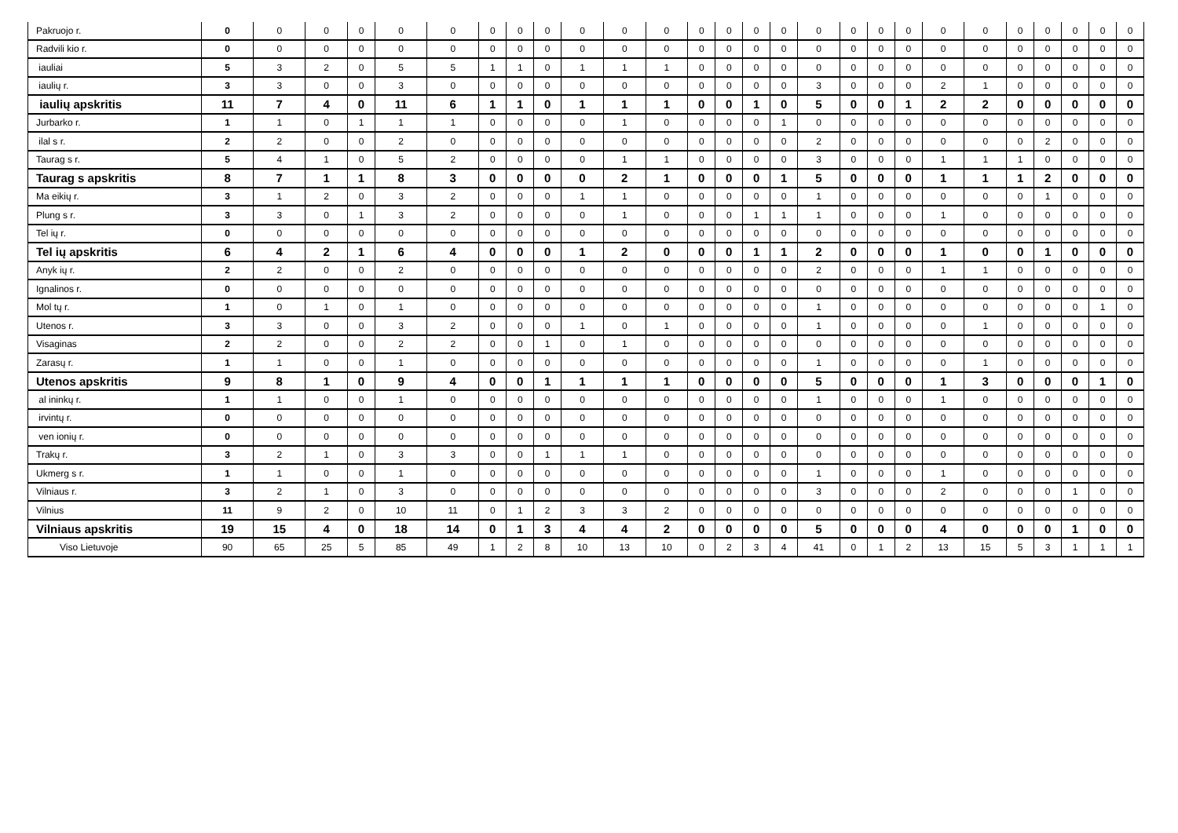| Pakruojo r. | 0 | 0 | 0 | 0 | 0 | 0 | 0 | 0 | 0 | 0 | 0 | 0 | 0 | 0 | 0 | 0 | 0 | 0 | 0 | 0 | 0 | 0 | 0 | 0 | 0 | 0 | 0 |
| Radvili kio r. | 0 | 0 | 0 | 0 | 0 | 0 | 0 | 0 | 0 | 0 | 0 | 0 | 0 | 0 | 0 | 0 | 0 | 0 | 0 | 0 | 0 | 0 | 0 | 0 | 0 | 0 | 0 |
| iauliai | 5 | 3 | 2 | 0 | 5 | 5 | 1 | 1 | 0 | 1 | 1 | 1 | 0 | 0 | 0 | 0 | 0 | 0 | 0 | 0 | 0 | 0 | 0 | 0 | 0 | 0 | 0 |
| iaulių r. | 3 | 3 | 0 | 0 | 3 | 0 | 0 | 0 | 0 | 0 | 0 | 0 | 0 | 0 | 0 | 0 | 3 | 0 | 0 | 0 | 2 | 1 | 0 | 0 | 0 | 0 | 0 |
| iaulių apskritis | 11 | 7 | 4 | 0 | 11 | 6 | 1 | 1 | 0 | 1 | 1 | 1 | 0 | 0 | 1 | 0 | 5 | 0 | 0 | 1 | 2 | 2 | 0 | 0 | 0 | 0 | 0 |
| Jurbarko r. | 1 | 1 | 0 | 1 | 1 | 1 | 0 | 0 | 0 | 0 | 1 | 0 | 0 | 0 | 0 | 1 | 0 | 0 | 0 | 0 | 0 | 0 | 0 | 0 | 0 | 0 | 0 |
| ilal s r. | 2 | 2 | 0 | 0 | 2 | 0 | 0 | 0 | 0 | 0 | 0 | 0 | 0 | 0 | 0 | 0 | 2 | 0 | 0 | 0 | 0 | 0 | 0 | 2 | 0 | 0 | 0 |
| Taurag s r. | 5 | 4 | 1 | 0 | 5 | 2 | 0 | 0 | 0 | 0 | 1 | 1 | 0 | 0 | 0 | 0 | 3 | 0 | 0 | 0 | 1 | 1 | 1 | 0 | 0 | 0 | 0 |
| Taurag s apskritis | 8 | 7 | 1 | 1 | 8 | 3 | 0 | 0 | 0 | 0 | 2 | 1 | 0 | 0 | 0 | 1 | 5 | 0 | 0 | 0 | 1 | 1 | 1 | 2 | 0 | 0 | 0 |
| Ma eikių r. | 3 | 1 | 2 | 0 | 3 | 2 | 0 | 0 | 0 | 1 | 1 | 0 | 0 | 0 | 0 | 0 | 1 | 0 | 0 | 0 | 0 | 0 | 0 | 1 | 0 | 0 | 0 |
| Plung s r. | 3 | 3 | 0 | 1 | 3 | 2 | 0 | 0 | 0 | 0 | 1 | 0 | 0 | 0 | 1 | 1 | 1 | 0 | 0 | 0 | 1 | 0 | 0 | 0 | 0 | 0 | 0 |
| Tel ių r. | 0 | 0 | 0 | 0 | 0 | 0 | 0 | 0 | 0 | 0 | 0 | 0 | 0 | 0 | 0 | 0 | 0 | 0 | 0 | 0 | 0 | 0 | 0 | 0 | 0 | 0 | 0 |
| Tel ių apskritis | 6 | 4 | 2 | 1 | 6 | 4 | 0 | 0 | 0 | 1 | 2 | 0 | 0 | 0 | 1 | 1 | 2 | 0 | 0 | 0 | 1 | 0 | 0 | 1 | 0 | 0 | 0 |
| Anyk ių r. | 2 | 2 | 0 | 0 | 2 | 0 | 0 | 0 | 0 | 0 | 0 | 0 | 0 | 0 | 0 | 0 | 2 | 0 | 0 | 0 | 1 | 1 | 0 | 0 | 0 | 0 | 0 |
| Ignalinos r. | 0 | 0 | 0 | 0 | 0 | 0 | 0 | 0 | 0 | 0 | 0 | 0 | 0 | 0 | 0 | 0 | 0 | 0 | 0 | 0 | 0 | 0 | 0 | 0 | 0 | 0 | 0 |
| Mol tų r. | 1 | 0 | 1 | 0 | 1 | 0 | 0 | 0 | 0 | 0 | 0 | 0 | 0 | 0 | 0 | 0 | 1 | 0 | 0 | 0 | 0 | 0 | 0 | 0 | 0 | 1 | 0 |
| Utenos r. | 3 | 3 | 0 | 0 | 3 | 2 | 0 | 0 | 0 | 1 | 0 | 1 | 0 | 0 | 0 | 0 | 1 | 0 | 0 | 0 | 0 | 1 | 0 | 0 | 0 | 0 | 0 |
| Visaginas | 2 | 2 | 0 | 0 | 2 | 2 | 0 | 0 | 1 | 0 | 1 | 0 | 0 | 0 | 0 | 0 | 0 | 0 | 0 | 0 | 0 | 0 | 0 | 0 | 0 | 0 | 0 |
| Zarasų r. | 1 | 1 | 0 | 0 | 1 | 0 | 0 | 0 | 0 | 0 | 0 | 0 | 0 | 0 | 0 | 0 | 1 | 0 | 0 | 0 | 0 | 1 | 0 | 0 | 0 | 0 | 0 |
| Utenos apskritis | 9 | 8 | 1 | 0 | 9 | 4 | 0 | 0 | 1 | 1 | 1 | 1 | 0 | 0 | 0 | 0 | 5 | 0 | 0 | 0 | 1 | 3 | 0 | 0 | 0 | 1 | 0 |
| al ininkų r. | 1 | 1 | 0 | 0 | 1 | 0 | 0 | 0 | 0 | 0 | 0 | 0 | 0 | 0 | 0 | 0 | 1 | 0 | 0 | 0 | 1 | 0 | 0 | 0 | 0 | 0 | 0 |
| irvintų r. | 0 | 0 | 0 | 0 | 0 | 0 | 0 | 0 | 0 | 0 | 0 | 0 | 0 | 0 | 0 | 0 | 0 | 0 | 0 | 0 | 0 | 0 | 0 | 0 | 0 | 0 | 0 |
| ven ionių r. | 0 | 0 | 0 | 0 | 0 | 0 | 0 | 0 | 0 | 0 | 0 | 0 | 0 | 0 | 0 | 0 | 0 | 0 | 0 | 0 | 0 | 0 | 0 | 0 | 0 | 0 | 0 |
| Trakų r. | 3 | 2 | 1 | 0 | 3 | 3 | 0 | 0 | 1 | 1 | 1 | 0 | 0 | 0 | 0 | 0 | 0 | 0 | 0 | 0 | 0 | 0 | 0 | 0 | 0 | 0 | 0 |
| Ukmerg s r. | 1 | 1 | 0 | 0 | 1 | 0 | 0 | 0 | 0 | 0 | 0 | 0 | 0 | 0 | 0 | 0 | 1 | 0 | 0 | 0 | 1 | 0 | 0 | 0 | 0 | 0 | 0 |
| Vilniaus r. | 3 | 2 | 1 | 0 | 3 | 0 | 0 | 0 | 0 | 0 | 0 | 0 | 0 | 0 | 0 | 0 | 3 | 0 | 0 | 0 | 2 | 0 | 0 | 0 | 1 | 0 | 0 |
| Vilnius | 11 | 9 | 2 | 0 | 10 | 11 | 0 | 1 | 2 | 3 | 3 | 2 | 0 | 0 | 0 | 0 | 0 | 0 | 0 | 0 | 0 | 0 | 0 | 0 | 0 | 0 | 0 |
| Vilniaus apskritis | 19 | 15 | 4 | 0 | 18 | 14 | 0 | 1 | 3 | 4 | 4 | 2 | 0 | 0 | 0 | 0 | 5 | 0 | 0 | 0 | 4 | 0 | 0 | 0 | 1 | 0 | 0 |
| Viso Lietuvoje | 90 | 65 | 25 | 5 | 85 | 49 | 1 | 2 | 8 | 10 | 13 | 10 | 0 | 2 | 3 | 4 | 41 | 0 | 1 | 2 | 13 | 15 | 5 | 3 | 1 | 1 | 1 |